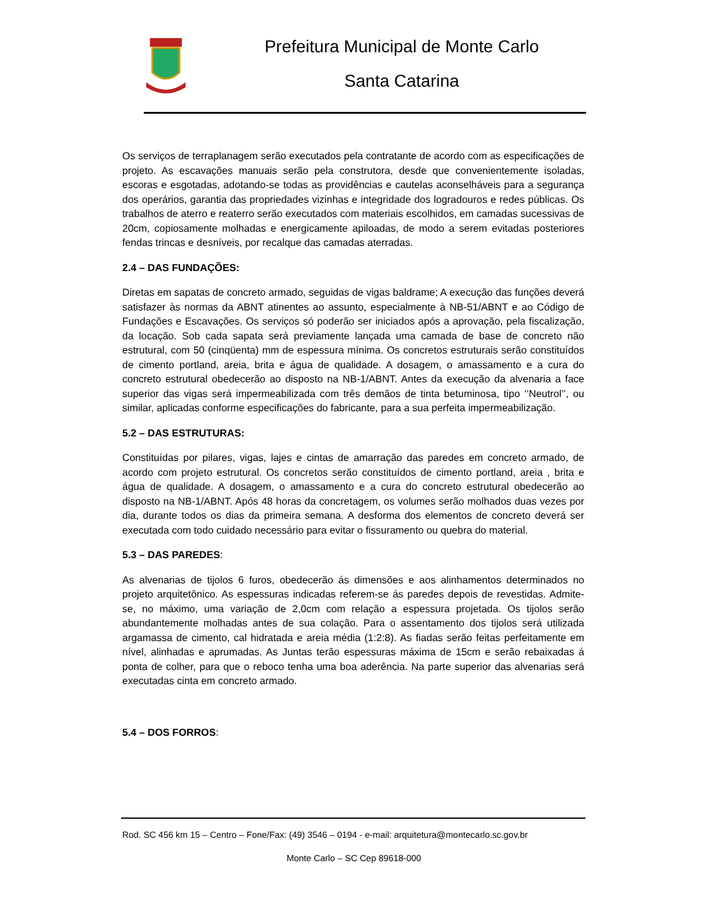Prefeitura Municipal de Monte Carlo
Santa Catarina
Os serviços de terraplanagem serão executados pela contratante de acordo com as especificações de projeto. As escavações manuais serão pela construtora, desde que convenientemente isoladas, escoras e esgotadas, adotando-se todas as providências e cautelas aconselháveis para a segurança dos operários, garantia das propriedades vizinhas e integridade dos logradouros e redes públicas. Os trabalhos de aterro e reaterro serão executados com materiais escolhidos, em camadas sucessivas de 20cm, copiosamente molhadas e energicamente apiloadas, de modo a serem evitadas posteriores fendas trincas e desníveis, por recalque das camadas aterradas.
2.4 – DAS FUNDAÇÕES:
Diretas em sapatas de concreto armado, seguidas de vigas baldrame; A execução das funções deverá satisfazer às normas da ABNT atinentes ao assunto, especialmente à NB-51/ABNT e ao Código de Fundações e Escavações. Os serviços só poderão ser iniciados após a aprovação, pela fiscalização, da locação. Sob cada sapata será previamente lançada uma camada de base de concreto não estrutural, com 50 (cinqüenta) mm de espessura mínima. Os concretos estruturais serão constituídos de cimento portland, areia, brita e água de qualidade. A dosagem, o amassamento e a cura do concreto estrutural obedecerão ao disposto na NB-1/ABNT. Antes da execução da alvenaria a face superior das vigas será impermeabilizada com três demãos de tinta betuminosa, tipo ‘’Neutrol’’, ou similar, aplicadas conforme especificações do fabricante, para a sua perfeita impermeabilização.
5.2 – DAS ESTRUTURAS:
Constituídas por pilares, vigas, lajes e cintas de amarração das paredes em concreto armado, de acordo com projeto estrutural. Os concretos serão constituídos de cimento portland, areia , brita e água de qualidade. A dosagem, o amassamento e a cura do concreto estrutural obedecerão ao disposto na NB-1/ABNT. Após 48 horas da concretagem, os volumes serão molhados duas vezes por dia, durante todos os dias da primeira semana. A desforma dos elementos de concreto deverá ser executada com todo cuidado necessário para evitar o fissuramento ou quebra do material.
5.3 – DAS PAREDES:
As alvenarias de tijolos 6 furos, obedecerão ás dimensões e aos alinhamentos determinados no projeto arquitetônico. As espessuras indicadas referem-se ás paredes depois de revestidas. Admite-se, no máximo, uma variação de 2,0cm com relação a espessura projetada. Os tijolos serão abundantemente molhadas antes de sua colação. Para o assentamento dos tijolos será utilizada argamassa de cimento, cal hidratada e areia média (1:2:8). As fiadas serão feitas perfeitamente em nível, alinhadas e aprumadas. As Juntas terão espessuras máxima de 15cm e serão rebaixadas á ponta de colher, para que o reboco tenha uma boa aderência. Na parte superior das alvenarias será executadas cinta em concreto armado.
5.4 – DOS FORROS:
Rod. SC 456 km 15 – Centro – Fone/Fax: (49) 3546 – 0194 - e-mail: arquitetura@montecarlo.sc.gov.br
Monte Carlo – SC Cep 89618-000